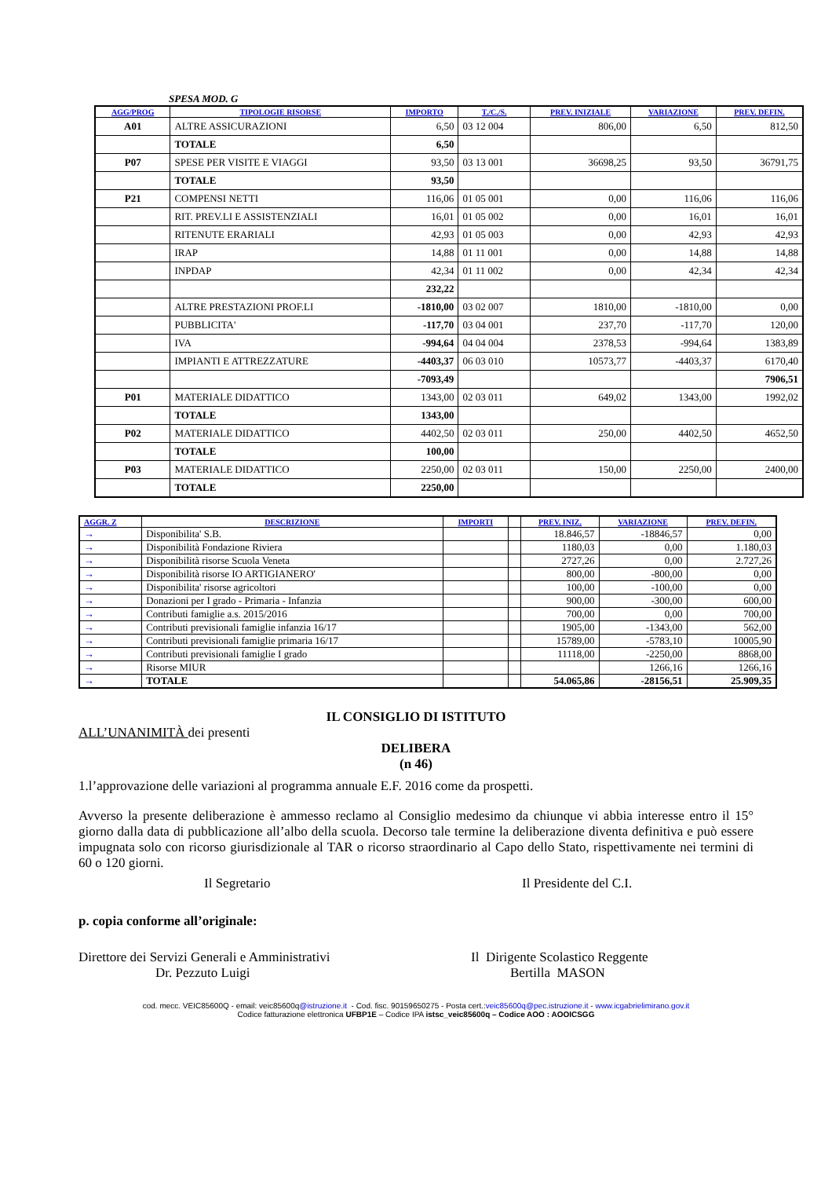SPESA MOD. G
| AGG/PROG | TIPOLOGIE RISORSE | IMPORTO | T./C./S. | PREV. INIZIALE | VARIAZIONE | PREV. DEFIN. |
| --- | --- | --- | --- | --- | --- | --- |
| A01 | ALTRE ASSICURAZIONI | 6,50 | 03 12 004 | 806,00 | 6,50 | 812,50 |
| | TOTALE | 6,50 | | | | |
| P07 | SPESE PER VISITE E VIAGGI | 93,50 | 03 13 001 | 36698,25 | 93,50 | 36791,75 |
| | TOTALE | 93,50 | | | | |
| P21 | COMPENSI NETTI | 116,06 | 01 05 001 | 0,00 | 116,06 | 116,06 |
| | RIT. PREV.LI E ASSISTENZIALI | 16,01 | 01 05 002 | 0,00 | 16,01 | 16,01 |
| | RITENUTE ERARIALI | 42,93 | 01 05 003 | 0,00 | 42,93 | 42,93 |
| | IRAP | 14,88 | 01 11 001 | 0,00 | 14,88 | 14,88 |
| | INPDAP | 42,34 | 01 11 002 | 0,00 | 42,34 | 42,34 |
| | | 232,22 | | | | |
| | ALTRE PRESTAZIONI PROF.LI | -1810,00 | 03 02 007 | 1810,00 | -1810,00 | 0,00 |
| | PUBBLICITA' | -117,70 | 03 04 001 | 237,70 | -117,70 | 120,00 |
| | IVA | -994,64 | 04 04 004 | 2378,53 | -994,64 | 1383,89 |
| | IMPIANTI E ATTREZZATURE | -4403,37 | 06 03 010 | 10573,77 | -4403,37 | 6170,40 |
| | | -7093,49 | | | | 7906,51 |
| P01 | MATERIALE DIDATTICO | 1343,00 | 02 03 011 | 649,02 | 1343,00 | 1992,02 |
| | TOTALE | 1343,00 | | | | |
| P02 | MATERIALE DIDATTICO | 4402,50 | 02 03 011 | 250,00 | 4402,50 | 4652,50 |
| | TOTALE | 100,00 | | | | |
| P03 | MATERIALE DIDATTICO | 2250,00 | 02 03 011 | 150,00 | 2250,00 | 2400,00 |
| | TOTALE | 2250,00 | | | | |
| AGGR. Z | DESCRIZIONE | IMPORTI | | PREV. INIZ. | VARIAZIONE | PREV. DEFIN. |
| --- | --- | --- | --- | --- | --- | --- |
| → | Disponibilita' S.B. | | | 18.846,57 | -18846,57 | 0,00 |
| → | Disponibilità Fondazione Riviera | | | 1180,03 | 0,00 | 1.180,03 |
| → | Disponibilità risorse Scuola Veneta | | | 2727,26 | 0,00 | 2.727,26 |
| → | Disponibilità risorse IO ARTIGIANERO' | | | 800,00 | -800,00 | 0,00 |
| → | Disponibilita' risorse agricoltori | | | 100,00 | -100,00 | 0,00 |
| → | Donazioni per I grado - Primaria - Infanzia | | | 900,00 | -300,00 | 600,00 |
| → | Contributi famiglie a.s. 2015/2016 | | | 700,00 | 0,00 | 700,00 |
| → | Contributi previsionali famiglie infanzia 16/17 | | | 1905,00 | -1343,00 | 562,00 |
| → | Contributi previsionali famiglie primaria 16/17 | | | 15789,00 | -5783,10 | 10005,90 |
| → | Contributi previsionali famiglie I grado | | | 11118,00 | -2250,00 | 8868,00 |
| → | Risorse MIUR | | | | 1266,16 | 1266,16 |
| → | TOTALE | | | 54.065,86 | -28156,51 | 25.909,35 |
IL CONSIGLIO DI ISTITUTO
ALL’UNANIMITÀ dei presenti
DELIBERA
(n 46)
1.l’approvazione delle variazioni al programma annuale E.F. 2016 come da prospetti.
Avverso la presente deliberazione è ammesso reclamo al Consiglio medesimo da chiunque vi abbia interesse entro il 15° giorno dalla data di pubblicazione all’albo della scuola. Decorso tale termine la deliberazione diventa definitiva e può essere impugnata solo con ricorso giurisdizionale al TAR o ricorso straordinario al Capo dello Stato, rispettivamente nei termini di 60 o 120 giorni.
Il Segretario Il Presidente del C.I.
p. copia conforme all’originale:
Direttore dei Servizi Generali e Amministrativi
Dr. Pezzuto Luigi
Il Dirigente Scolastico Reggente
Bertilla MASON
cod. mecc. VEIC85600Q - email: veic85600q@istruzione.it - Cod. fisc. 90159650275 - Posta cert.:veic85600q@pec.istruzione.it - www.icgabrielimirano.gov.it
Codice fatturazione elettronica UFBP1E – Codice IPA istsc_veic85600q – Codice AOO : AOOICSGG